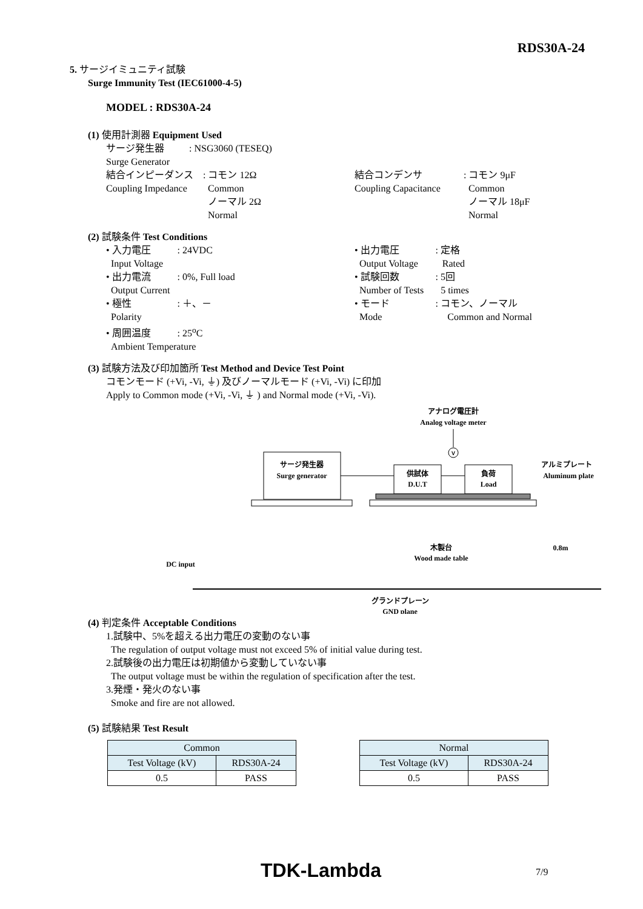RDS30A-24
5. サージイミュニティ試験
Surge Immunity Test (IEC61000-4-5)
MODEL : RDS30A-24
(1) 使用計測器 Equipment Used
サージ発生器
Surge Generator
: NSG3060 (TESEQ)
結合インピーダンス
Coupling Impedance
: コモン 12Ω
Common
ノーマル 2Ω
Normal
結合コンデンサ
Coupling Capacitance
: コモン 9μF
Common
ノーマル 18μF
Normal
(2) 試験条件 Test Conditions
• 入力電圧 : 24VDC
Input Voltage
• 出力電流 : 0%, Full load
Output Current
• 極性 : ＋、－
Polarity
• 周囲温度 : 25<sup>o</sup>C
Ambient Temperature
• 出力電圧 : 定格
Output Voltage Rated
• 試験回数 : 5回
Number of Tests 5 times
• モード : コモン、ノーマル
Mode Common and Normal
(3) 試験方法及び印加箇所 Test Method and Device Test Point
コモンモード (+Vi, -Vi, ⏚) 及びノーマルモード (+Vi, -Vi) に印加
Apply to Common mode (+Vi, -Vi, ⏚ ) and Normal mode (+Vi, -Vi).
アナログ電圧計
Analog voltage meter
V
サージ発生器
Surge generator
供試体
D.U.T
負荷
Load
アルミプレート
Aluminum plate
木製台
Wood made table
0.8m
DC input
グランドプレーン
GND plane
(4) 判定条件 Acceptable Conditions
1.試験中、5%を超える出力電圧の変動のない事
The regulation of output voltage must not exceed 5% of initial value during test.
2.試験後の出力電圧は初期値から変動していない事
The output voltage must be within the regulation of specification after the test.
3.発煙・発火のない事
Smoke and fire are not allowed.
(5) 試験結果 Test Result
| Common | |
| Test Voltage (kV) | RDS30A-24 |
| 0.5 | PASS |
| Normal | |
| Test Voltage (kV) | RDS30A-24 |
| 0.5 | PASS |
TDK-Lambda 7/9